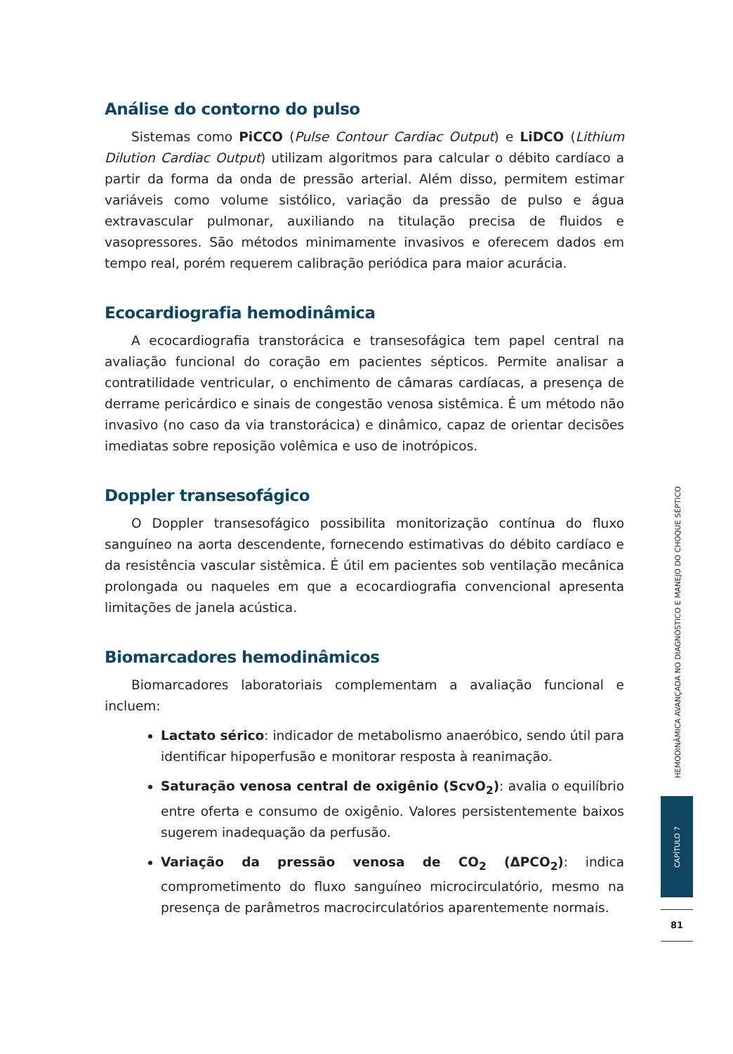Análise do contorno do pulso
Sistemas como PiCCO (Pulse Contour Cardiac Output) e LiDCO (Lithium Dilution Cardiac Output) utilizam algoritmos para calcular o débito cardíaco a partir da forma da onda de pressão arterial. Além disso, permitem estimar variáveis como volume sistólico, variação da pressão de pulso e água extravascular pulmonar, auxiliando na titulação precisa de fluidos e vasopressores. São métodos minimamente invasivos e oferecem dados em tempo real, porém requerem calibração periódica para maior acurácia.
Ecocardiografia hemodinâmica
A ecocardiografia transtorácica e transesofágica tem papel central na avaliação funcional do coração em pacientes sépticos. Permite analisar a contratilidade ventricular, o enchimento de câmaras cardíacas, a presença de derrame pericárdico e sinais de congestão venosa sistêmica. É um método não invasivo (no caso da via transtorácica) e dinâmico, capaz de orientar decisões imediatas sobre reposição volêmica e uso de inotrópicos.
Doppler transesofágico
O Doppler transesofágico possibilita monitorização contínua do fluxo sanguíneo na aorta descendente, fornecendo estimativas do débito cardíaco e da resistência vascular sistêmica. É útil em pacientes sob ventilação mecânica prolongada ou naqueles em que a ecocardiografia convencional apresenta limitações de janela acústica.
Biomarcadores hemodinâmicos
Biomarcadores laboratoriais complementam a avaliação funcional e incluem:
Lactato sérico: indicador de metabolismo anaeróbico, sendo útil para identificar hipoperfusão e monitorar resposta à reanimação.
Saturação venosa central de oxigênio (ScvO<sub>2</sub>): avalia o equilíbrio entre oferta e consumo de oxigênio. Valores persistentemente baixos sugerem inadequação da perfusão.
Variação da pressão venosa de CO<sub>2</sub> (ΔPCO<sub>2</sub>): indica comprometimento do fluxo sanguíneo microcirculatório, mesmo na presença de parâmetros macrocirculatórios aparentemente normais.
HEMODINÂMICA AVANÇADA NO DIAGNÓSTICO E MANEJO DO CHOQUE SÉPTICO
CAPÍTULO 7
81